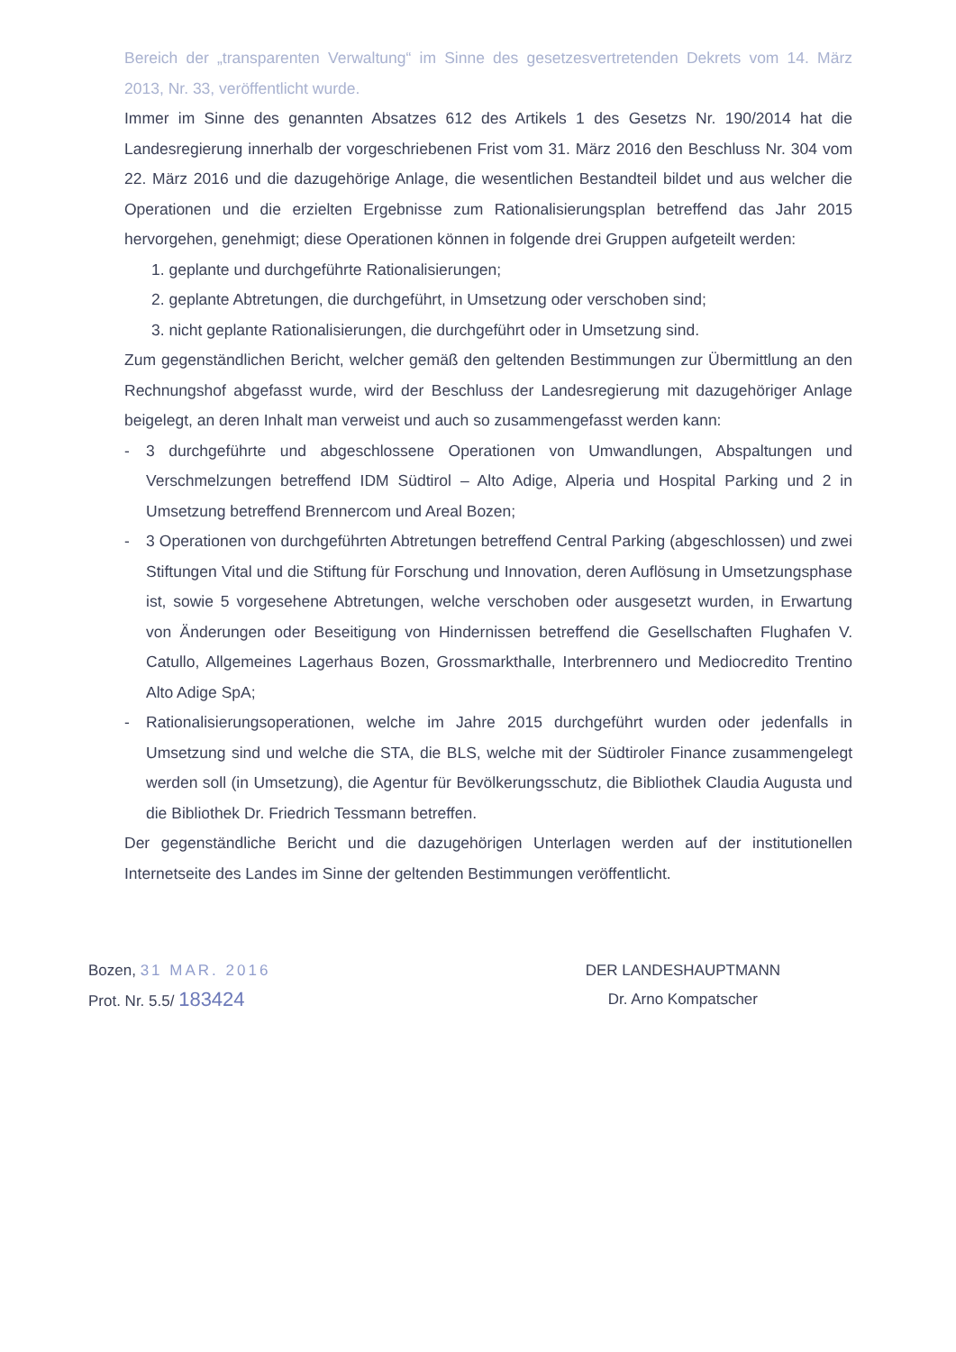Bereich der „transparenten Verwaltung“ im Sinne des gesetzesvertretenden Dekrets vom 14. März 2013, Nr. 33, veröffentlicht wurde.
Immer im Sinne des genannten Absatzes 612 des Artikels 1 des Gesetzs Nr. 190/2014 hat die Landesregierung innerhalb der vorgeschriebenen Frist vom 31. März 2016 den Beschluss Nr. 304 vom 22. März 2016 und die dazugehörige Anlage, die wesentlichen Bestandteil bildet und aus welcher die Operationen und die erzielten Ergebnisse zum Rationalisierungsplan betreffend das Jahr 2015 hervorgehen, genehmigt; diese Operationen können in folgende drei Gruppen aufgeteilt werden:
1. geplante und durchgeführte Rationalisierungen;
2. geplante Abtretungen, die durchgeführt, in Umsetzung oder verschoben sind;
3. nicht geplante Rationalisierungen, die durchgeführt oder in Umsetzung sind.
Zum gegenständlichen Bericht, welcher gemäß den geltenden Bestimmungen zur Übermittlung an den Rechnungshof abgefasst wurde, wird der Beschluss der Landesregierung mit dazugehöriger Anlage beigelegt, an deren Inhalt man verweist und auch so zusammengefasst werden kann:
- 3 durchgeführte und abgeschlossene Operationen von Umwandlungen, Abspaltungen und Verschmelzungen betreffend IDM Südtirol – Alto Adige, Alperia und Hospital Parking und 2 in Umsetzung betreffend Brennercom und Areal Bozen;
- 3 Operationen von durchgeführten Abtretungen betreffend Central Parking (abgeschlossen) und zwei Stiftungen Vital und die Stiftung für Forschung und Innovation, deren Auflösung in Umsetzungsphase ist, sowie 5 vorgesehene Abtretungen, welche verschoben oder ausgesetzt wurden, in Erwartung von Änderungen oder Beseitigung von Hindernissen betreffend die Gesellschaften Flughafen V. Catullo, Allgemeines Lagerhaus Bozen, Grossmarkthalle, Interbrennero und Mediocredito Trentino Alto Adige SpA;
- Rationalisierungsoperationen, welche im Jahre 2015 durchgeführt wurden oder jedenfalls in Umsetzung sind und welche die STA, die BLS, welche mit der Südtiroler Finance zusammengelegt werden soll (in Umsetzung), die Agentur für Bevölkerungsschutz, die Bibliothek Claudia Augusta und die Bibliothek Dr. Friedrich Tessmann betreffen.
Der gegenständliche Bericht und die dazugehörigen Unterlagen werden auf der institutionellen Internetseite des Landes im Sinne der geltenden Bestimmungen veröffentlicht.
Bozen, 31 MAR. 2016
Prot. Nr. 5.5/ 183424
DER LANDESHAUPTMANN
Dr. Arno Kompatscher